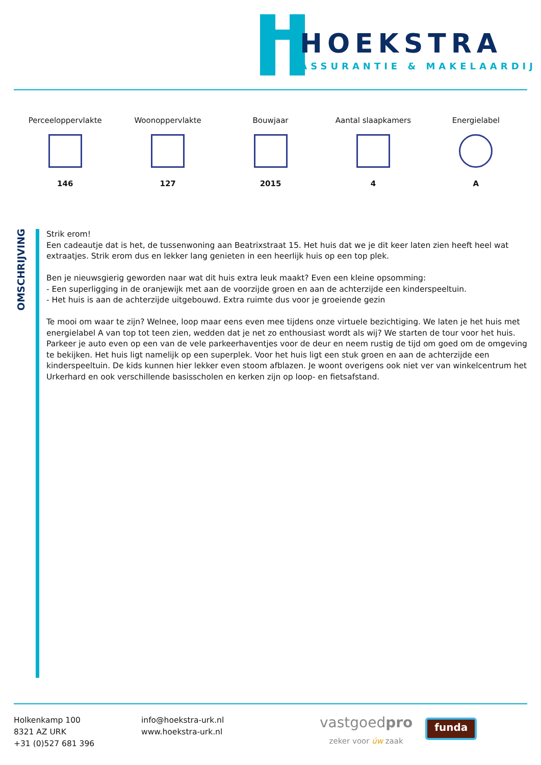HOEKSTRA
ASSURANTIE & MAKELAARDIJ
Perceeloppervlakte
146
Woonoppervlakte
127
Bouwjaar
2015
Aantal slaapkamers
4
Energielabel
A
OMSCHRIJVING
Strik erom!
Een cadeautje dat is het, de tussenwoning aan Beatrixstraat 15. Het huis dat we je dit keer laten zien heeft heel wat extraatjes. Strik erom dus en lekker lang genieten in een heerlijk huis op een top plek.
Ben je nieuwsgierig geworden naar wat dit huis extra leuk maakt? Even een kleine opsomming:
- Een superligging in de oranjewijk met aan de voorzijde groen en aan de achterzijde een kinderspeeltuin.
- Het huis is aan de achterzijde uitgebouwd. Extra ruimte dus voor je groeiende gezin
Te mooi om waar te zijn? Welnee, loop maar eens even mee tijdens onze virtuele bezichtiging. We laten je het huis met energielabel A van top tot teen zien, wedden dat je net zo enthousiast wordt als wij? We starten de tour voor het huis. Parkeer je auto even op een van de vele parkeerhaventjes voor de deur en neem rustig de tijd om goed om de omgeving te bekijken. Het huis ligt namelijk op een superplek. Voor het huis ligt een stuk groen en aan de achterzijde een kinderspeeltuin. De kids kunnen hier lekker even stoom afblazen. Je woont overigens ook niet ver van winkelcentrum het Urkerhard en ook verschillende basisscholen en kerken zijn op loop- en fietsafstand.
Holkenkamp 100
8321 AZ URK
+31 (0)527 681 396
info@hoekstra-urk.nl
www.hoekstra-urk.nl
vastgoedpro
zeker voor úw zaak
funda